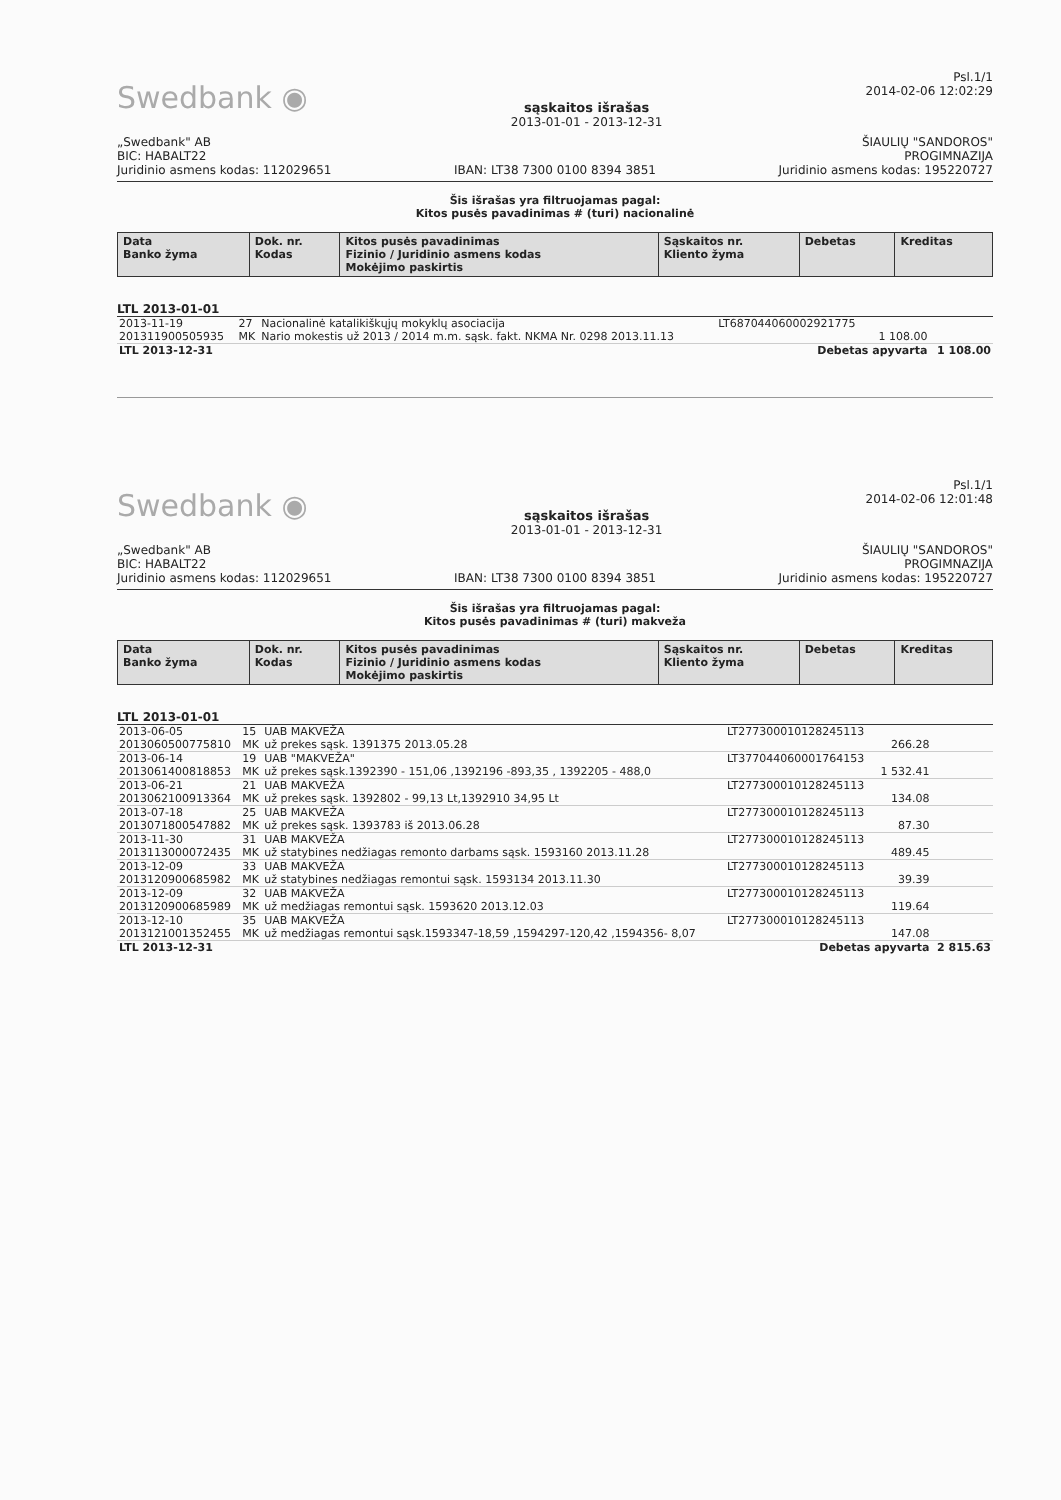Swedbank ◉
sąskaitos išrašas
2013-01-01 - 2013-12-31
Psl.1/1
2014-02-06 12:02:29
„Swedbank" AB
BIC: HABALT22
Juridinio asmens kodas: 112029651
IBAN: LT38 7300 0100 8394 3851
ŠIAULIŲ "SANDOROS"
PROGIMNAZIJA
Juridinio asmens kodas: 195220727
Šis išrašas yra filtruojamas pagal:
Kitos pusės pavadinimas # (turi) nacionalinė
| Data Banko žyma | Dok. nr. Kodas | Kitos pusės pavadinimas Fizinio / Juridinio asmens kodas Mokėjimo paskirtis | Sąskaitos nr. Kliento žyma | Debetas | Kreditas |
| --- | --- | --- | --- | --- | --- |
LTL 2013-01-01
| 2013-11-19 201311900505935 | 27 MK | Nacionalinė katalikiškųjų mokyklų asociacija Nario mokestis už 2013 / 2014 m.m. sąsk. fakt. NKMA Nr. 0298 2013.11.13 | LT687044060002921775 | 1 108.00 | |
| LTL 2013-12-31 | | Debetas apyvarta | | | 1 108.00 |
Swedbank ◉
sąskaitos išrašas
2013-01-01 - 2013-12-31
Psl.1/1
2014-02-06 12:01:48
„Swedbank" AB
BIC: HABALT22
Juridinio asmens kodas: 112029651
IBAN: LT38 7300 0100 8394 3851
ŠIAULIŲ "SANDOROS"
PROGIMNAZIJA
Juridinio asmens kodas: 195220727
Šis išrašas yra filtruojamas pagal:
Kitos pusės pavadinimas # (turi) makveža
| Data Banko žyma | Dok. nr. Kodas | Kitos pusės pavadinimas Fizinio / Juridinio asmens kodas Mokėjimo paskirtis | Sąskaitos nr. Kliento žyma | Debetas | Kreditas |
| --- | --- | --- | --- | --- | --- |
LTL 2013-01-01
| 2013-06-05 2013060500775810 | 15 MK | UAB MAKVEŽA už prekes sąsk. 1391375 2013.05.28 | LT277300010128245113 | 266.28 | |
| 2013-06-14 2013061400818853 | 19 MK | UAB "MAKVEŽA" už prekes sąsk.1392390 - 151,06 ,1392196 -893,35 , 1392205 - 488,0 | LT377044060001764153 | 1 532.41 | |
| 2013-06-21 2013062100913364 | 21 MK | UAB MAKVEŽA už prekes sąsk. 1392802 - 99,13 Lt,1392910 34,95 Lt | LT277300010128245113 | 134.08 | |
| 2013-07-18 2013071800547882 | 25 MK | UAB MAKVEŽA už prekes sąsk. 1393783 iš 2013.06.28 | LT277300010128245113 | 87.30 | |
| 2013-11-30 2013113000072435 | 31 MK | UAB MAKVEŽA už statybines nedžiagas remonto darbams sąsk. 1593160 2013.11.28 | LT277300010128245113 | 489.45 | |
| 2013-12-09 2013120900685982 | 33 MK | UAB MAKVEŽA už statybines nedžiagas remontui sąsk. 1593134 2013.11.30 | LT277300010128245113 | 39.39 | |
| 2013-12-09 2013120900685989 | 32 MK | UAB MAKVEŽA už medžiagas remontui sąsk. 1593620 2013.12.03 | LT277300010128245113 | 119.64 | |
| 2013-12-10 2013121001352455 | 35 MK | UAB MAKVEŽA už medžiagas remontui sąsk.1593347-18,59 ,1594297-120,42 ,1594356- 8,07 | LT277300010128245113 | 147.08 | |
| LTL 2013-12-31 | | Debetas apyvarta | | | 2 815.63 |